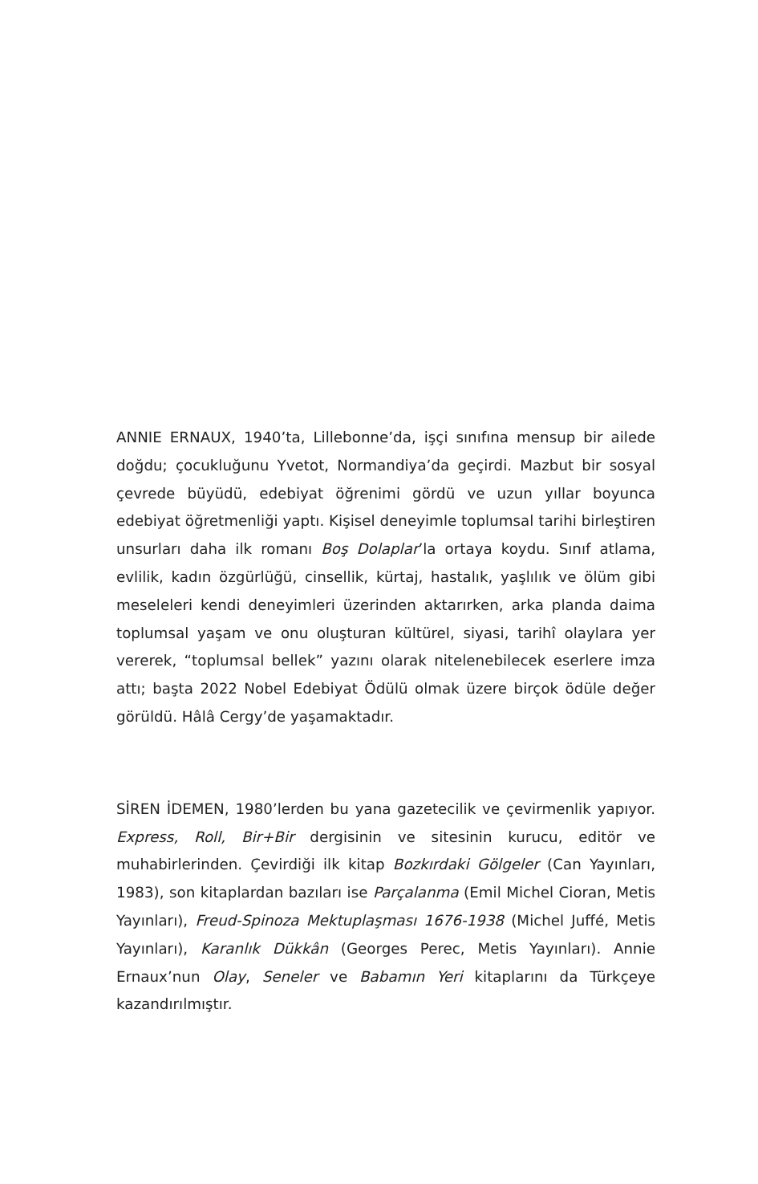ANNIE ERNAUX, 1940’ta, Lillebonne’da, işçi sınıfına mensup bir ailede doğdu; çocukluğunu Yvetot, Normandiya’da geçirdi. Mazbut bir sosyal çevrede büyüdü, edebiyat öğrenimi gördü ve uzun yıllar boyunca edebiyat öğretmenliği yaptı. Kişisel deneyimle toplumsal tarihi birleştiren unsurları daha ilk romanı Boş Dolaplar’la ortaya koydu. Sınıf atlama, evlilik, kadın özgürlüğü, cinsellik, kürtaj, hastalık, yaşlılık ve ölüm gibi meseleleri kendi deneyimleri üzerinden aktarırken, arka planda daima toplumsal yaşam ve onu oluşturan kültürel, siyasi, tarihî olaylara yer vererek, “toplumsal bellek” yazını olarak nitelenebilecek eserlere imza attı; başta 2022 Nobel Edebiyat Ödülü olmak üzere birçok ödüle değer görüldü. Hâlâ Cergy’de yaşamaktadır.
SİREN İDEMEN, 1980’lerden bu yana gazetecilik ve çevirmenlik yapıyor. Express, Roll, Bir+Bir dergisinin ve sitesinin kurucu, editör ve muhabirlerinden. Çevirdiği ilk kitap Bozkırdaki Gölgeler (Can Yayınları, 1983), son kitaplardan bazıları ise Parçalanma (Emil Michel Cioran, Metis Yayınları), Freud-Spinoza Mektuplaşması 1676-1938 (Michel Juffé, Metis Yayınları), Karanlık Dükkân (Georges Perec, Metis Yayınları). Annie Ernaux’nun Olay, Seneler ve Babamın Yeri kitaplarını da Türkçeye kazandırılmıştır.